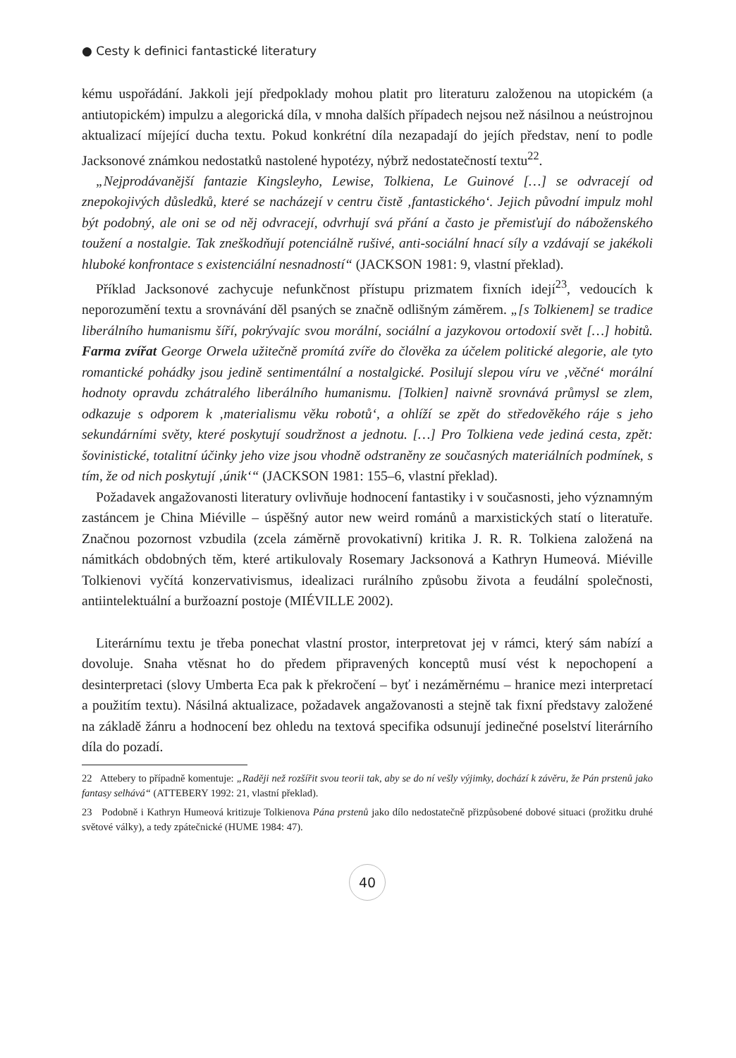● Cesty k definici fantastické literatury
kému uspořádání. Jakkoli její předpoklady mohou platit pro literaturu založenou na utopickém (a antiutopickém) impulzu a alegorická díla, v mnoha dalších případech nejsou než násilnou a neústrojnou aktualizací míjející ducha textu. Pokud konkrétní díla nezapadají do jejích představ, není to podle Jacksonové známkou nedostatků nastolené hypotézy, nýbrž nedostatečností textu<sup>22</sup>.
„Nejprodávanější fantazie Kingsleyho, Lewise, Tolkiena, Le Guinové […] se odvracejí od znepokojivých důsledků, které se nacházejí v centru čistě ‚fantastického‘. Jejich původní impulz mohl být podobný, ale oni se od něj odvracejí, odvrhují svá přání a často je přemisťují do náboženského toužení a nostalgie. Tak zneškodňují potenciálně rušivé, anti-sociální hnací síly a vzdávají se jakékoli hluboké konfrontace s existenciální nesnadností“ (JACKSON 1981: 9, vlastní překlad).
Příklad Jacksonové zachycuje nefunkčnost přístupu prizmatem fixních idejí<sup>23</sup>, vedoucích k neporozumění textu a srovnávání děl psaných se značně odlišným záměrem. „[s Tolkienem] se tradice liberálního humanismu šíří, pokrývajíc svou morální, sociální a jazykovou ortodoxií svět […] hobitů. Farma zvířat George Orwela užitečně promítá zvíře do člověka za účelem politické alegorie, ale tyto romantické pohádky jsou jedině sentimentální a nostalgické. Posilují slepou víru ve ‚věčné‘ morální hodnoty opravdu zchátralého liberálního humanismu. [Tolkien] naivně srovnává průmysl se zlem, odkazuje s odporem k ‚materialismu věku robotů‘, a ohlíží se zpět do středověkého ráje s jeho sekundárními světy, které poskytují soudržnost a jednotu. […] Pro Tolkiena vede jediná cesta, zpět: šovinistické, totalitní účinky jeho vize jsou vhodně odstraněny ze současných materiálních podmínek, s tím, že od nich poskytují ‚únik‘“ (JACKSON 1981: 155–6, vlastní překlad).
Požadavek angažovanosti literatury ovlivňuje hodnocení fantastiky i v současnosti, jeho významným zastáncem je China Miéville – úspěšný autor new weird románů a marxistických statí o literatuře. Značnou pozornost vzbudila (zcela záměrně provokativní) kritika J. R. R. Tolkiena založená na námitkách obdobných těm, které artikulovaly Rosemary Jacksonová a Kathryn Humeová. Miéville Tolkienovi vyčítá konzervativismus, idealizaci rurálního způsobu života a feudální společnosti, antiintelektuální a buržoazní postoje (MIÉVILLE 2002).
Literárnímu textu je třeba ponechat vlastní prostor, interpretovat jej v rámci, který sám nabízí a dovoluje. Snaha vtěsnat ho do předem připravených konceptů musí vést k nepochopení a desinterpretaci (slovy Umberta Eca pak k překročení – byť i nezáměrnému – hranice mezi interpretací a použitím textu). Násilná aktualizace, požadavek angažovanosti a stejně tak fixní představy založené na základě žánru a hodnocení bez ohledu na textová specifika odsunují jedinečné poselství literárního díla do pozadí.
22 Attebery to případně komentuje: „Raději než rozšířit svou teorii tak, aby se do ní vešly výjimky, dochází k závěru, že Pán prstenů jako fantasy selhává“ (ATTEBERY 1992: 21, vlastní překlad).
23 Podobně i Kathryn Humeová kritizuje Tolkienova Pána prstenů jako dílo nedostatečně přizpůsobené dobové situaci (prožitku druhé světové války), a tedy zpátečnické (HUME 1984: 47).
40